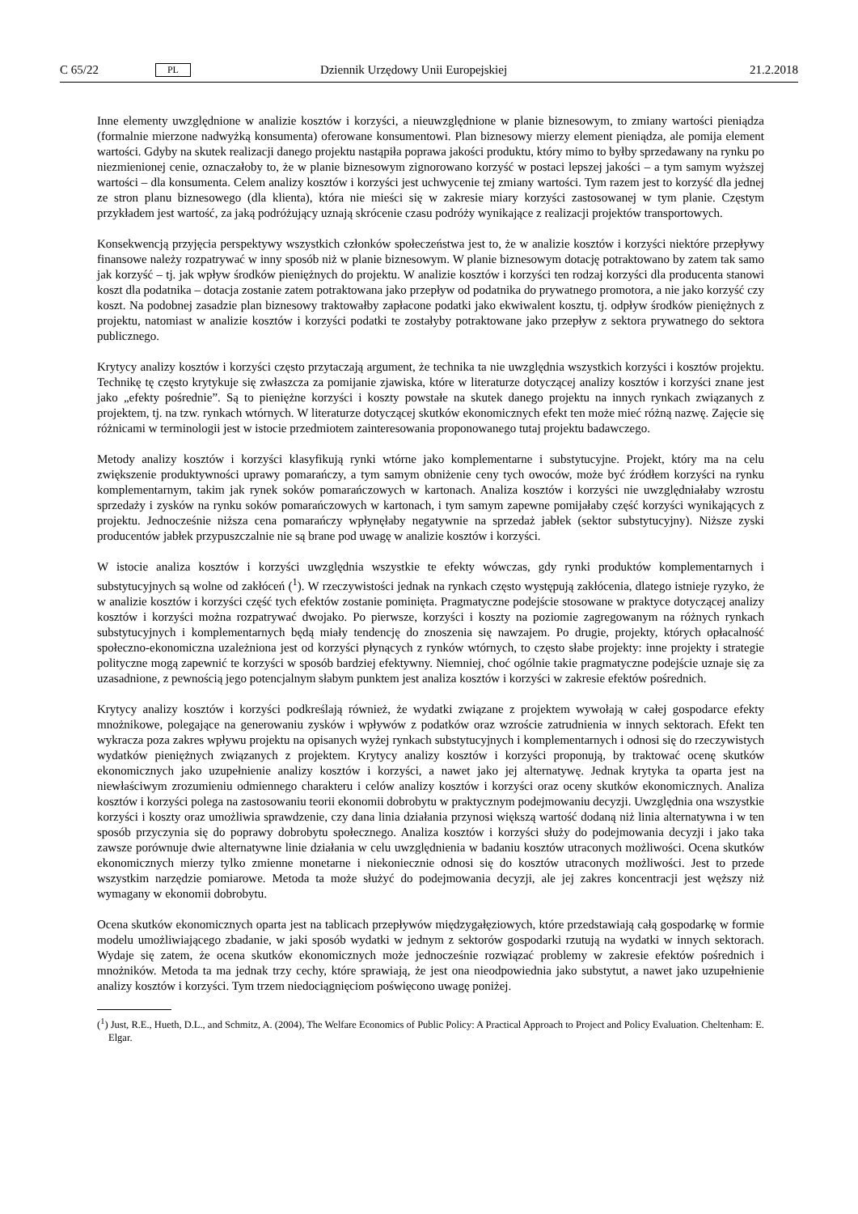C 65/22 PL Dziennik Urzędowy Unii Europejskiej 21.2.2018
Inne elementy uwzględnione w analizie kosztów i korzyści, a nieuwzględnione w planie biznesowym, to zmiany wartości pieniądza (formalnie mierzone nadwyżką konsumenta) oferowane konsumentowi. Plan biznesowy mierzy element pieniądza, ale pomija element wartości. Gdyby na skutek realizacji danego projektu nastąpiła poprawa jakości produktu, który mimo to byłby sprzedawany na rynku po niezmienionej cenie, oznaczałoby to, że w planie biznesowym zignorowano korzyść w postaci lepszej jakości – a tym samym wyższej wartości – dla konsumenta. Celem analizy kosztów i korzyści jest uchwycenie tej zmiany wartości. Tym razem jest to korzyść dla jednej ze stron planu biznesowego (dla klienta), która nie mieści się w zakresie miary korzyści zastosowanej w tym planie. Częstym przykładem jest wartość, za jaką podróżujący uznają skrócenie czasu podróży wynikające z realizacji projektów transportowych.
Konsekwencją przyjęcia perspektywy wszystkich członków społeczeństwa jest to, że w analizie kosztów i korzyści niektóre przepływy finansowe należy rozpatrywać w inny sposób niż w planie biznesowym. W planie biznesowym dotację potraktowano by zatem tak samo jak korzyść – tj. jak wpływ środków pieniężnych do projektu. W analizie kosztów i korzyści ten rodzaj korzyści dla producenta stanowi koszt dla podatnika – dotacja zostanie zatem potraktowana jako przepływ od podatnika do prywatnego promotora, a nie jako korzyść czy koszt. Na podobnej zasadzie plan biznesowy traktowałby zapłacone podatki jako ekwiwalent kosztu, tj. odpływ środków pieniężnych z projektu, natomiast w analizie kosztów i korzyści podatki te zostałyby potraktowane jako przepływ z sektora prywatnego do sektora publicznego.
Krytycy analizy kosztów i korzyści często przytaczają argument, że technika ta nie uwzględnia wszystkich korzyści i kosztów projektu. Technikę tę często krytykuje się zwłaszcza za pomijanie zjawiska, które w literaturze dotyczącej analizy kosztów i korzyści znane jest jako „efekty pośrednie”. Są to pieniężne korzyści i koszty powstałe na skutek danego projektu na innych rynkach związanych z projektem, tj. na tzw. rynkach wtórnych. W literaturze dotyczącej skutków ekonomicznych efekt ten może mieć różną nazwę. Zajęcie się różnicami w terminologii jest w istocie przedmiotem zainteresowania proponowanego tutaj projektu badawczego.
Metody analizy kosztów i korzyści klasyfikują rynki wtórne jako komplementarne i substytucyjne. Projekt, który ma na celu zwiększenie produktywności uprawy pomarańczy, a tym samym obniżenie ceny tych owoców, może być źródłem korzyści na rynku komplementarnym, takim jak rynek soków pomarańczowych w kartonach. Analiza kosztów i korzyści nie uwzględniałaby wzrostu sprzedaży i zysków na rynku soków pomarańczowych w kartonach, i tym samym zapewne pomijałaby część korzyści wynikających z projektu. Jednocześnie niższa cena pomarańczy wpłynęłaby negatywnie na sprzedaż jabłek (sektor substytucyjny). Niższe zyski producentów jabłek przypuszczalnie nie są brane pod uwagę w analizie kosztów i korzyści.
W istocie analiza kosztów i korzyści uwzględnia wszystkie te efekty wówczas, gdy rynki produktów komplementarnych i substytucyjnych są wolne od zakłóceń (<sup>1</sup>). W rzeczywistości jednak na rynkach często występują zakłócenia, dlatego istnieje ryzyko, że w analizie kosztów i korzyści część tych efektów zostanie pominięta. Pragmatyczne podejście stosowane w praktyce dotyczącej analizy kosztów i korzyści można rozpatrywać dwojako. Po pierwsze, korzyści i koszty na poziomie zagregowanym na różnych rynkach substytucyjnych i komplementarnych będą miały tendencję do znoszenia się nawzajem. Po drugie, projekty, których opłacalność społeczno-ekonomiczna uzależniona jest od korzyści płynących z rynków wtórnych, to często słabe projekty: inne projekty i strategie polityczne mogą zapewnić te korzyści w sposób bardziej efektywny. Niemniej, choć ogólnie takie pragmatyczne podejście uznaje się za uzasadnione, z pewnością jego potencjalnym słabym punktem jest analiza kosztów i korzyści w zakresie efektów pośrednich.
Krytycy analizy kosztów i korzyści podkreślają również, że wydatki związane z projektem wywołają w całej gospodarce efekty mnożnikowe, polegające na generowaniu zysków i wpływów z podatków oraz wzroście zatrudnienia w innych sektorach. Efekt ten wykracza poza zakres wpływu projektu na opisanych wyżej rynkach substytucyjnych i komplementarnych i odnosi się do rzeczywistych wydatków pieniężnych związanych z projektem. Krytycy analizy kosztów i korzyści proponują, by traktować ocenę skutków ekonomicznych jako uzupełnienie analizy kosztów i korzyści, a nawet jako jej alternatywę. Jednak krytyka ta oparta jest na niewłaściwym zrozumieniu odmiennego charakteru i celów analizy kosztów i korzyści oraz oceny skutków ekonomicznych. Analiza kosztów i korzyści polega na zastosowaniu teorii ekonomii dobrobytu w praktycznym podejmowaniu decyzji. Uwzględnia ona wszystkie korzyści i koszty oraz umożliwia sprawdzenie, czy dana linia działania przynosi większą wartość dodaną niż linia alternatywna i w ten sposób przyczynia się do poprawy dobrobytu społecznego. Analiza kosztów i korzyści służy do podejmowania decyzji i jako taka zawsze porównuje dwie alternatywne linie działania w celu uwzględnienia w badaniu kosztów utraconych możliwości. Ocena skutków ekonomicznych mierzy tylko zmienne monetarne i niekoniecznie odnosi się do kosztów utraconych możliwości. Jest to przede wszystkim narzędzie pomiarowe. Metoda ta może służyć do podejmowania decyzji, ale jej zakres koncentracji jest węższy niż wymagany w ekonomii dobrobytu.
Ocena skutków ekonomicznych oparta jest na tablicach przepływów międzygałęziowych, które przedstawiają całą gospodarkę w formie modelu umożliwiającego zbadanie, w jaki sposób wydatki w jednym z sektorów gospodarki rzutują na wydatki w innych sektorach. Wydaje się zatem, że ocena skutków ekonomicznych może jednocześnie rozwiązać problemy w zakresie efektów pośrednich i mnożników. Metoda ta ma jednak trzy cechy, które sprawiają, że jest ona nieodpowiednia jako substytut, a nawet jako uzupełnienie analizy kosztów i korzyści. Tym trzem niedociągnięciom poświęcono uwagę poniżej.
(<sup>1</sup>) Just, R.E., Hueth, D.L., and Schmitz, A. (2004), The Welfare Economics of Public Policy: A Practical Approach to Project and Policy Evaluation. Cheltenham: E. Elgar.